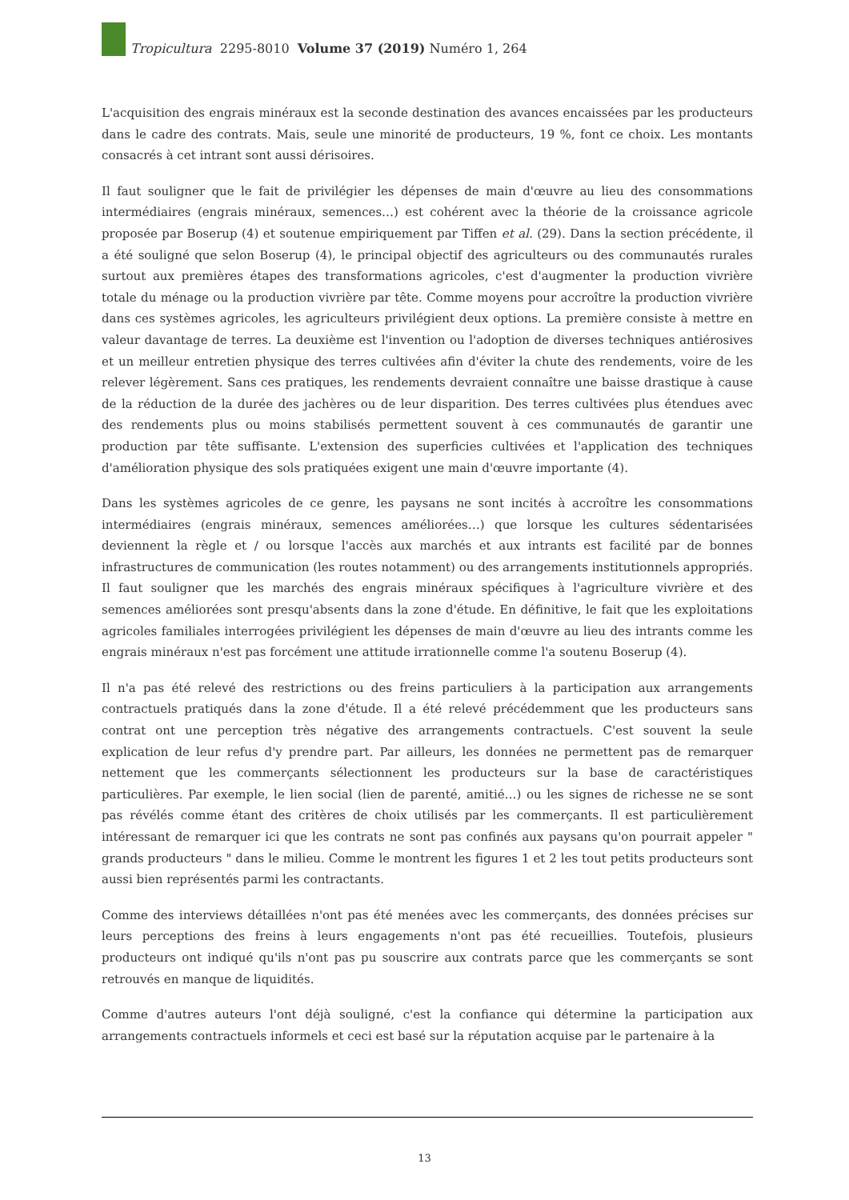Tropicultura 2295-8010 Volume 37 (2019) Numéro 1, 264
L'acquisition des engrais minéraux est la seconde destination des avances encaissées par les producteurs dans le cadre des contrats. Mais, seule une minorité de producteurs, 19 %, font ce choix. Les montants consacrés à cet intrant sont aussi dérisoires.
Il faut souligner que le fait de privilégier les dépenses de main d'œuvre au lieu des consommations intermédiaires (engrais minéraux, semences…) est cohérent avec la théorie de la croissance agricole proposée par Boserup (4) et soutenue empiriquement par Tiffen et al. (29). Dans la section précédente, il a été souligné que selon Boserup (4), le principal objectif des agriculteurs ou des communautés rurales surtout aux premières étapes des transformations agricoles, c'est d'augmenter la production vivrière totale du ménage ou la production vivrière par tête. Comme moyens pour accroître la production vivrière dans ces systèmes agricoles, les agriculteurs privilégient deux options. La première consiste à mettre en valeur davantage de terres. La deuxième est l'invention ou l'adoption de diverses techniques antiérosives et un meilleur entretien physique des terres cultivées afin d'éviter la chute des rendements, voire de les relever légèrement. Sans ces pratiques, les rendements devraient connaître une baisse drastique à cause de la réduction de la durée des jachères ou de leur disparition. Des terres cultivées plus étendues avec des rendements plus ou moins stabilisés permettent souvent à ces communautés de garantir une production par tête suffisante. L'extension des superficies cultivées et l'application des techniques d'amélioration physique des sols pratiquées exigent une main d'œuvre importante (4).
Dans les systèmes agricoles de ce genre, les paysans ne sont incités à accroître les consommations intermédiaires (engrais minéraux, semences améliorées…) que lorsque les cultures sédentarisées deviennent la règle et / ou lorsque l'accès aux marchés et aux intrants est facilité par de bonnes infrastructures de communication (les routes notamment) ou des arrangements institutionnels appropriés. Il faut souligner que les marchés des engrais minéraux spécifiques à l'agriculture vivrière et des semences améliorées sont presqu'absents dans la zone d'étude. En définitive, le fait que les exploitations agricoles familiales interrogées privilégient les dépenses de main d'œuvre au lieu des intrants comme les engrais minéraux n'est pas forcément une attitude irrationnelle comme l'a soutenu Boserup (4).
Il n'a pas été relevé des restrictions ou des freins particuliers à la participation aux arrangements contractuels pratiqués dans la zone d'étude. Il a été relevé précédemment que les producteurs sans contrat ont une perception très négative des arrangements contractuels. C'est souvent la seule explication de leur refus d'y prendre part. Par ailleurs, les données ne permettent pas de remarquer nettement que les commerçants sélectionnent les producteurs sur la base de caractéristiques particulières. Par exemple, le lien social (lien de parenté, amitié…) ou les signes de richesse ne se sont pas révélés comme étant des critères de choix utilisés par les commerçants. Il est particulièrement intéressant de remarquer ici que les contrats ne sont pas confinés aux paysans qu'on pourrait appeler " grands producteurs " dans le milieu. Comme le montrent les figures 1 et 2 les tout petits producteurs sont aussi bien représentés parmi les contractants.
Comme des interviews détaillées n'ont pas été menées avec les commerçants, des données précises sur leurs perceptions des freins à leurs engagements n'ont pas été recueillies. Toutefois, plusieurs producteurs ont indiqué qu'ils n'ont pas pu souscrire aux contrats parce que les commerçants se sont retrouvés en manque de liquidités.
Comme d'autres auteurs l'ont déjà souligné, c'est la confiance qui détermine la participation aux arrangements contractuels informels et ceci est basé sur la réputation acquise par le partenaire à la
13